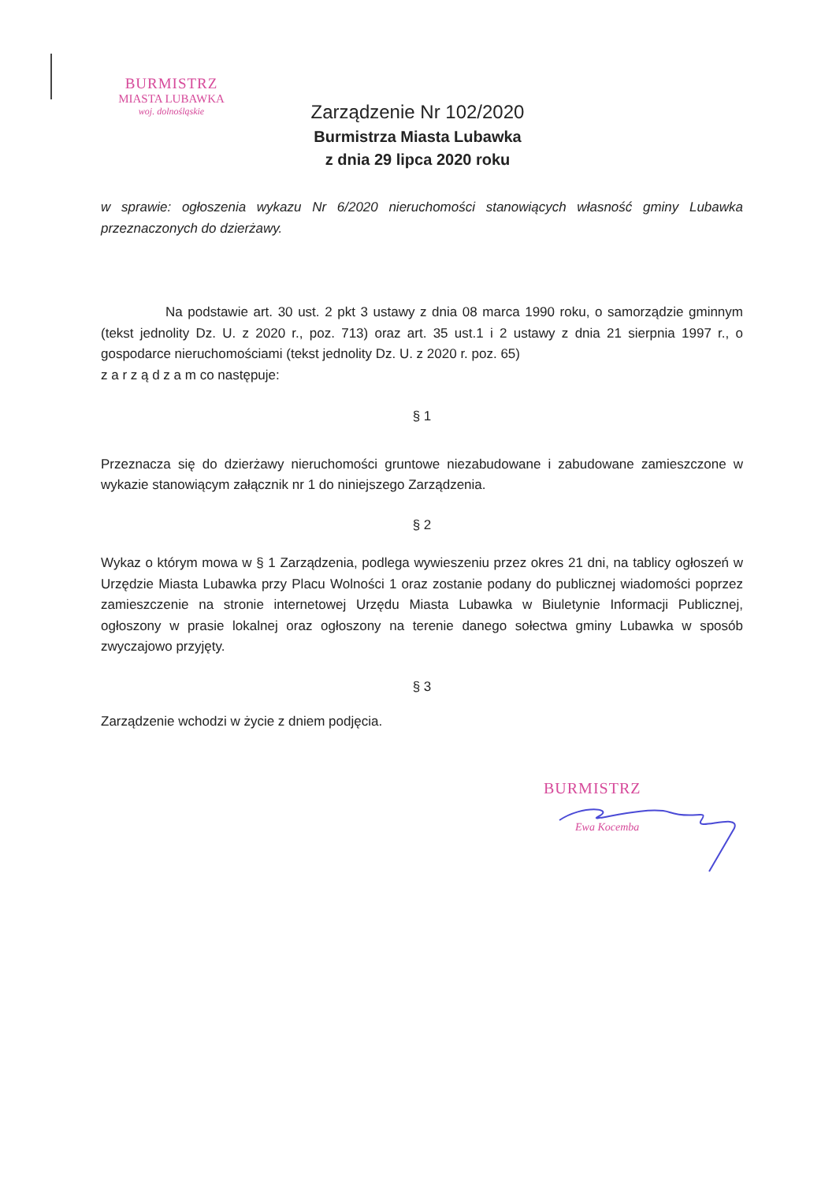BURMISTRZ
MIASTA LUBAWKA
woj. dolnośląskie
Zarządzenie Nr 102/2020
Burmistrza Miasta Lubawka
z dnia 29 lipca 2020 roku
w sprawie: ogłoszenia wykazu Nr 6/2020 nieruchomości stanowiących własność gminy Lubawka przeznaczonych do dzierżawy.
Na podstawie art. 30 ust. 2 pkt 3 ustawy z dnia 08 marca 1990 roku, o samorządzie gminnym (tekst jednolity Dz. U. z 2020 r., poz. 713) oraz art. 35 ust.1 i 2 ustawy z dnia 21 sierpnia 1997 r., o gospodarce nieruchomościami (tekst jednolity Dz. U. z 2020 r. poz. 65)
z a r z ą d z a m co następuje:
§ 1
Przeznacza się do dzierżawy nieruchomości gruntowe niezabudowane i zabudowane zamieszczone w wykazie stanowiącym załącznik nr 1 do niniejszego Zarządzenia.
§ 2
Wykaz o którym mowa w § 1 Zarządzenia, podlega wywieszeniu przez okres 21 dni, na tablicy ogłoszeń w Urzędzie Miasta Lubawka przy Placu Wolności 1 oraz zostanie podany do publicznej wiadomości poprzez zamieszczenie na stronie internetowej Urzędu Miasta Lubawka w Biuletynie Informacji Publicznej, ogłoszony w prasie lokalnej oraz ogłoszony na terenie danego sołectwa gminy Lubawka w sposób zwyczajowo przyjęty.
§ 3
Zarządzenie wchodzi w życie z dniem podjęcia.
BURMISTRZ
Ewa Kocemba